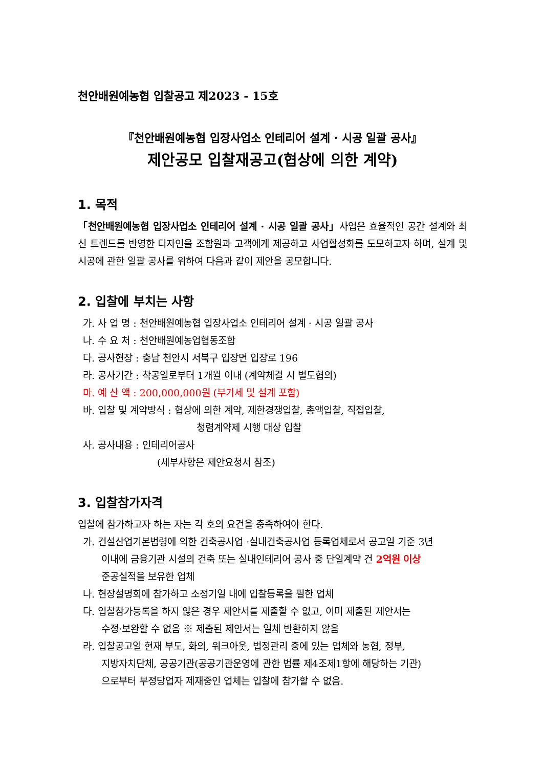천안배원예농협 입찰공고 제2023 - 15호
『천안배원예농협 입장사업소 인테리어 설계 · 시공 일괄 공사』
제안공모 입찰재공고(협상에 의한 계약)
1. 목적
「천안배원예농협 입장사업소 인테리어 설계 · 시공 일괄 공사」사업은 효율적인 공간 설계와 최신 트렌드를 반영한 디자인을 조합원과 고객에게 제공하고 사업활성화를 도모하고자 하며, 설계 및 시공에 관한 일괄 공사를 위하여 다음과 같이 제안을 공모합니다.
2. 입찰에 부치는 사항
가. 사 업 명 : 천안배원예농협 입장사업소 인테리어 설계 · 시공 일괄 공사
나. 수 요 처 : 천안배원예농업협동조합
다. 공사현장 : 충남 천안시 서북구 입장면 입장로 196
라. 공사기간 : 착공일로부터 1개월 이내 (계약체결 시 별도협의)
마. 예 산 액 : 200,000,000원 (부가세 및 설계 포함)
바. 입찰 및 계약방식 : 협상에 의한 계약, 제한경쟁입찰, 총액입찰, 직접입찰,
청렴계약제 시행 대상 입찰
사. 공사내용 : 인테리어공사
(세부사항은 제안요청서 참조)
3. 입찰참가자격
입찰에 참가하고자 하는 자는 각 호의 요건을 충족하여야 한다.
가. 건설산업기본법령에 의한 건축공사업 ·실내건축공사업 등록업체로서 공고일 기준 3년
이내에 금융기관 시설의 건축 또는 실내인테리어 공사 중 단일계약 건 2억원 이상
준공실적을 보유한 업체
나. 현장설명회에 참가하고 소정기일 내에 입찰등록을 필한 업체
다. 입찰참가등록을 하지 않은 경우 제안서를 제출할 수 없고, 이미 제출된 제안서는
수정·보완할 수 없음 ※ 제출된 제안서는 일체 반환하지 않음
라. 입찰공고일 현재 부도, 화의, 워크아웃, 법정관리 중에 있는 업체와 농협, 정부,
지방자치단체, 공공기관(공공기관운영에 관한 법률 제4조제1항에 해당하는 기관)
으로부터 부정당업자 제재중인 업체는 입찰에 참가할 수 없음.